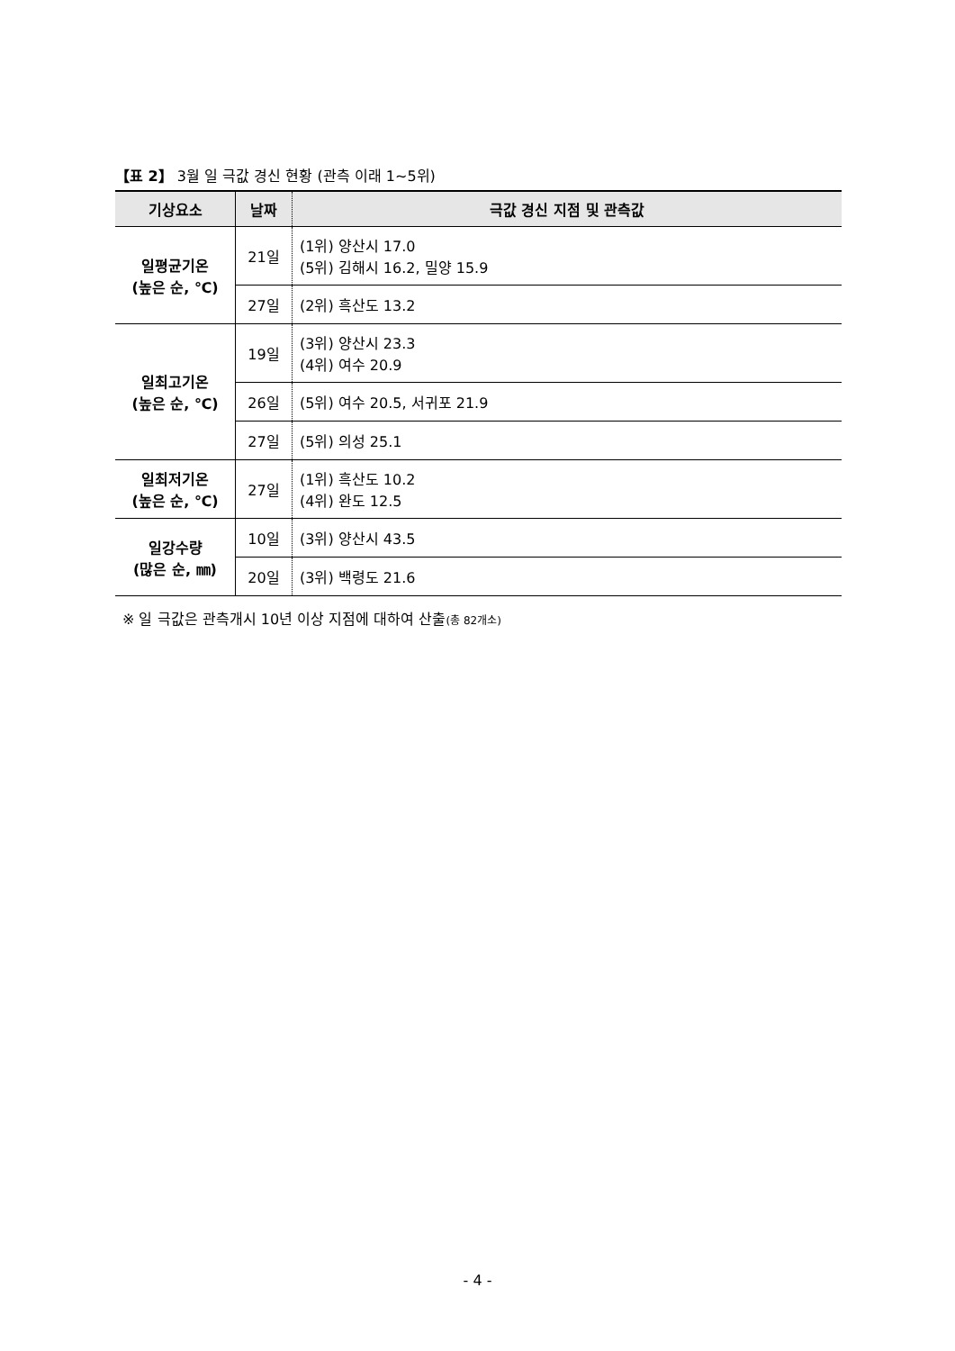【표 2】 3월 일 극값 경신 현황 (관측 이래 1~5위)
| 기상요소 | 날짜 | 극값 경신 지점 및 관측값 |
| --- | --- | --- |
| 일평균기온 (높은 순, ℃) | 21일 | (1위) 양산시 17.0 (5위) 김해시 16.2, 밀양 15.9 |
| | 27일 | (2위) 흑산도 13.2 |
| 일최고기온 (높은 순, ℃) | 19일 | (3위) 양산시 23.3 (4위) 여수 20.9 |
| | 26일 | (5위) 여수 20.5, 서귀포 21.9 |
| | 27일 | (5위) 의성 25.1 |
| 일최저기온 (높은 순, ℃) | 27일 | (1위) 흑산도 10.2 (4위) 완도 12.5 |
| 일강수량 (많은 순, ㎜) | 10일 | (3위) 양산시 43.5 |
| | 20일 | (3위) 백령도 21.6 |
※ 일 극값은 관측개시 10년 이상 지점에 대하여 산출(총 82개소)
- 4 -